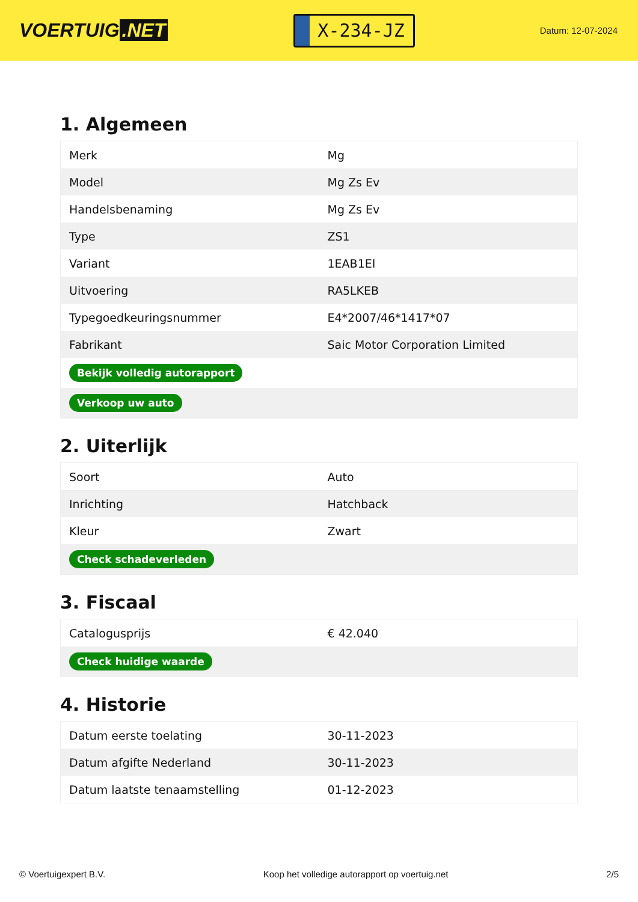VOERTUIG.NET
X-234-JZ
Datum: 12-07-2024
1. Algemeen
| Merk | Mg |
| Model | Mg Zs Ev |
| Handelsbenaming | Mg Zs Ev |
| Type | ZS1 |
| Variant | 1EAB1EI |
| Uitvoering | RA5LKEB |
| Typegoedkeuringsnummer | E4*2007/46*1417*07 |
| Fabrikant | Saic Motor Corporation Limited |
| Bekijk volledig autorapport | |
| Verkoop uw auto | |
2. Uiterlijk
| Soort | Auto |
| Inrichting | Hatchback |
| Kleur | Zwart |
| Check schadeverleden | |
3. Fiscaal
| Catalogusprijs | € 42.040 |
| Check huidige waarde | |
4. Historie
| Datum eerste toelating | 30-11-2023 |
| Datum afgifte Nederland | 30-11-2023 |
| Datum laatste tenaamstelling | 01-12-2023 |
© Voertuigexpert B.V. Koop het volledige autorapport op voertuig.net 2/5